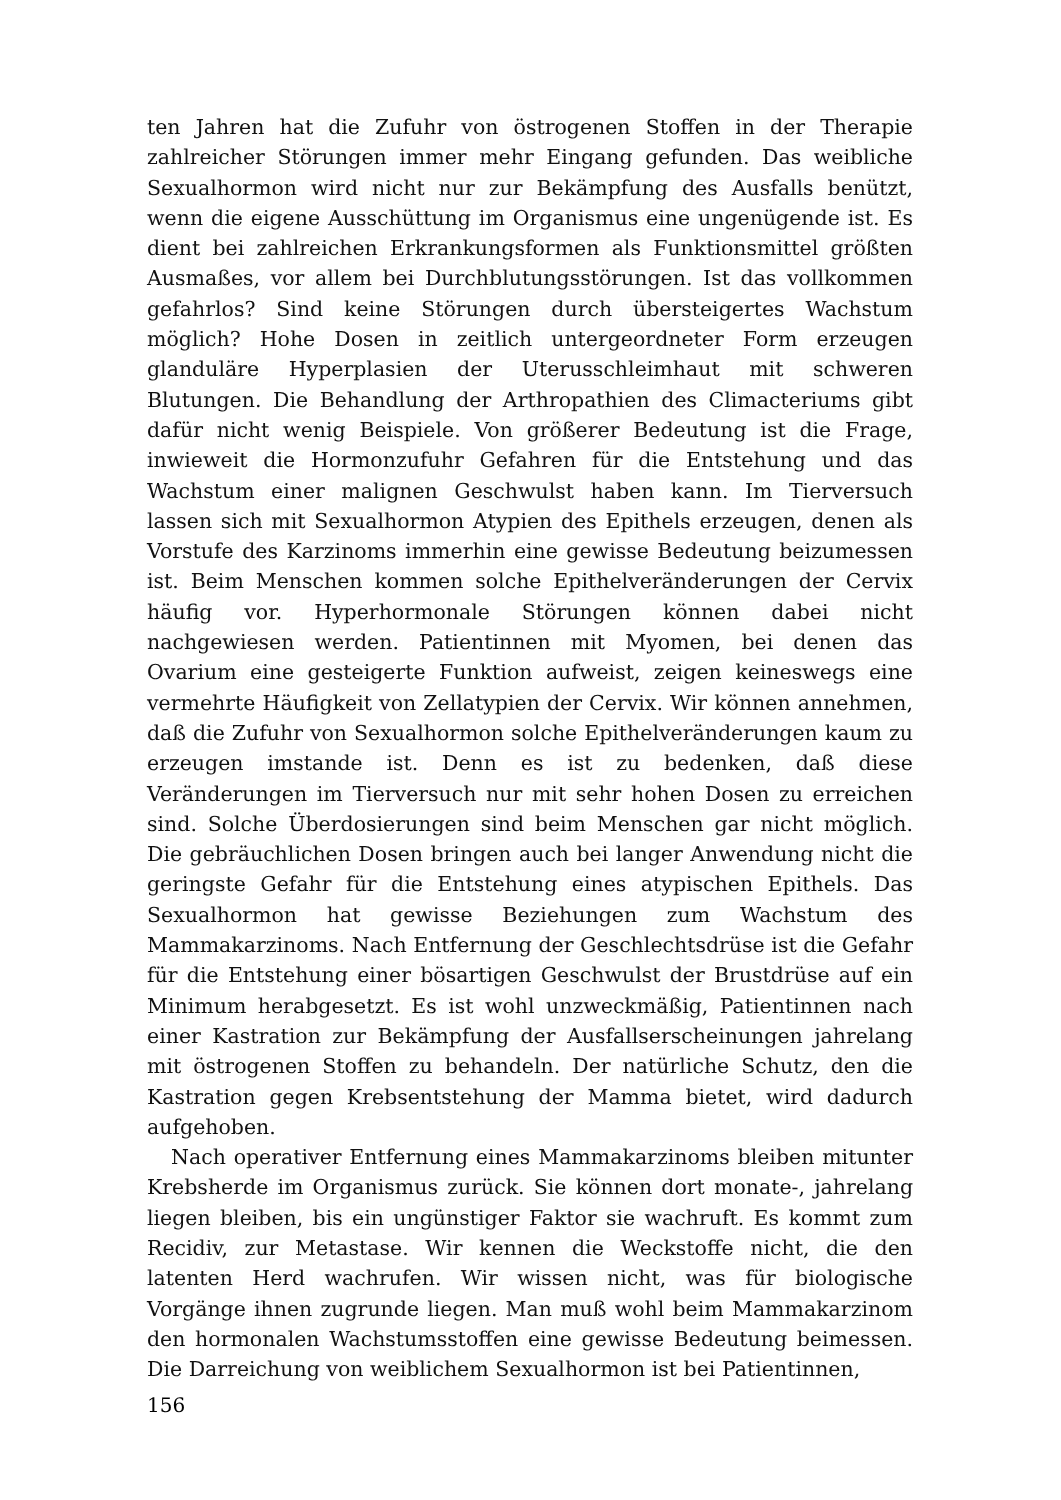ten Jahren hat die Zufuhr von östrogenen Stoffen in der Therapie zahlreicher Störungen immer mehr Eingang gefunden. Das weibliche Sexualhormon wird nicht nur zur Bekämpfung des Ausfalls benützt, wenn die eigene Ausschüttung im Organismus eine ungenügende ist. Es dient bei zahlreichen Erkrankungsformen als Funktionsmittel größten Ausmaßes, vor allem bei Durchblutungsstörungen. Ist das vollkommen gefahrlos? Sind keine Störungen durch übersteigertes Wachstum möglich? Hohe Dosen in zeitlich untergeordneter Form erzeugen glanduläre Hyperplasien der Uterusschleimhaut mit schweren Blutungen. Die Behandlung der Arthropathien des Climacteriums gibt dafür nicht wenig Beispiele. Von größerer Bedeutung ist die Frage, inwieweit die Hormonzufuhr Gefahren für die Entstehung und das Wachstum einer malignen Geschwulst haben kann. Im Tierversuch lassen sich mit Sexualhormon Atypien des Epithels erzeugen, denen als Vorstufe des Karzinoms immerhin eine gewisse Bedeutung beizumessen ist. Beim Menschen kommen solche Epithelveränderungen der Cervix häufig vor. Hyperhormonale Störungen können dabei nicht nachgewiesen werden. Patientinnen mit Myomen, bei denen das Ovarium eine gesteigerte Funktion aufweist, zeigen keineswegs eine vermehrte Häufigkeit von Zellatypien der Cervix. Wir können annehmen, daß die Zufuhr von Sexualhormon solche Epithelveränderungen kaum zu erzeugen imstande ist. Denn es ist zu bedenken, daß diese Veränderungen im Tierversuch nur mit sehr hohen Dosen zu erreichen sind. Solche Überdosierungen sind beim Menschen gar nicht möglich. Die gebräuchlichen Dosen bringen auch bei langer Anwendung nicht die geringste Gefahr für die Entstehung eines atypischen Epithels. Das Sexualhormon hat gewisse Beziehungen zum Wachstum des Mammakarzinoms. Nach Entfernung der Geschlechtsdrüse ist die Gefahr für die Entstehung einer bösartigen Geschwulst der Brustdrüse auf ein Minimum herabgesetzt. Es ist wohl unzweckmäßig, Patientinnen nach einer Kastration zur Bekämpfung der Ausfallserscheinungen jahrelang mit östrogenen Stoffen zu behandeln. Der natürliche Schutz, den die Kastration gegen Krebsentstehung der Mamma bietet, wird dadurch aufgehoben.
Nach operativer Entfernung eines Mammakarzinoms bleiben mitunter Krebsherde im Organismus zurück. Sie können dort monate-, jahrelang liegen bleiben, bis ein ungünstiger Faktor sie wachruft. Es kommt zum Recidiv, zur Metastase. Wir kennen die Weckstoffe nicht, die den latenten Herd wachrufen. Wir wissen nicht, was für biologische Vorgänge ihnen zugrunde liegen. Man muß wohl beim Mammakarzinom den hormonalen Wachstumsstoffen eine gewisse Bedeutung beimessen. Die Darreichung von weiblichem Sexualhormon ist bei Patientinnen,
156